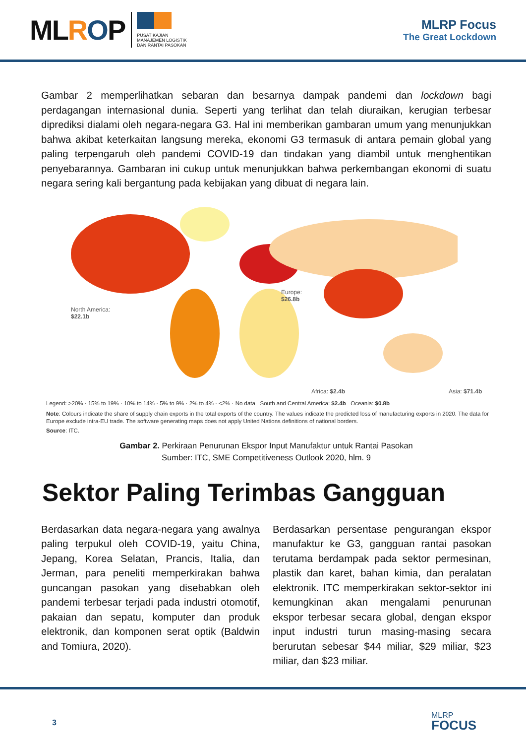MLROP
PUSAT KAJIAN
MANAJEMEN LOGISTIK
DAN RANTAI PASOKAN
MLRP Focus
The Great Lockdown
Gambar 2 memperlihatkan sebaran dan besarnya dampak pandemi dan lockdown bagi perdagangan internasional dunia. Seperti yang terlihat dan telah diuraikan, kerugian terbesar diprediksi dialami oleh negara-negara G3. Hal ini memberikan gambaran umum yang menunjukkan bahwa akibat keterkaitan langsung mereka, ekonomi G3 termasuk di antara pemain global yang paling terpengaruh oleh pandemi COVID-19 dan tindakan yang diambil untuk menghentikan penyebarannya. Gambaran ini cukup untuk menunjukkan bahwa perkembangan ekonomi di suatu negara sering kali bergantung pada kebijakan yang dibuat di negara lain.
North America:
$22.1b
Europe:
$26.8b
Africa: $2.4b Asia: $71.4b
Legend: >20% · 15% to 19% · 10% to 14% · 5% to 9% · 2% to 4% · <2% · No data South and Central America: $2.4b Oceania: $0.8b
Note: Colours indicate the share of supply chain exports in the total exports of the country. The values indicate the predicted loss of manufacturing exports in 2020. The data for Europe exclude intra-EU trade. The software generating maps does not apply United Nations definitions of national borders.
Source: ITC.
Gambar 2. Perkiraan Penurunan Ekspor Input Manufaktur untuk Rantai Pasokan
Sumber: ITC, SME Competitiveness Outlook 2020, hlm. 9
Sektor Paling Terimbas Gangguan
Berdasarkan data negara-negara yang awalnya paling terpukul oleh COVID-19, yaitu China, Jepang, Korea Selatan, Prancis, Italia, dan Jerman, para peneliti memperkirakan bahwa guncangan pasokan yang disebabkan oleh pandemi terbesar terjadi pada industri otomotif, pakaian dan sepatu, komputer dan produk elektronik, dan komponen serat optik (Baldwin and Tomiura, 2020).
Berdasarkan persentase pengurangan ekspor manufaktur ke G3, gangguan rantai pasokan terutama berdampak pada sektor permesinan, plastik dan karet, bahan kimia, dan peralatan elektronik. ITC memperkirakan sektor-sektor ini kemungkinan akan mengalami penurunan ekspor terbesar secara global, dengan ekspor input industri turun masing-masing secara berurutan sebesar $44 miliar, $29 miliar, $23 miliar, dan $23 miliar.
3
MLRP
FOCUS